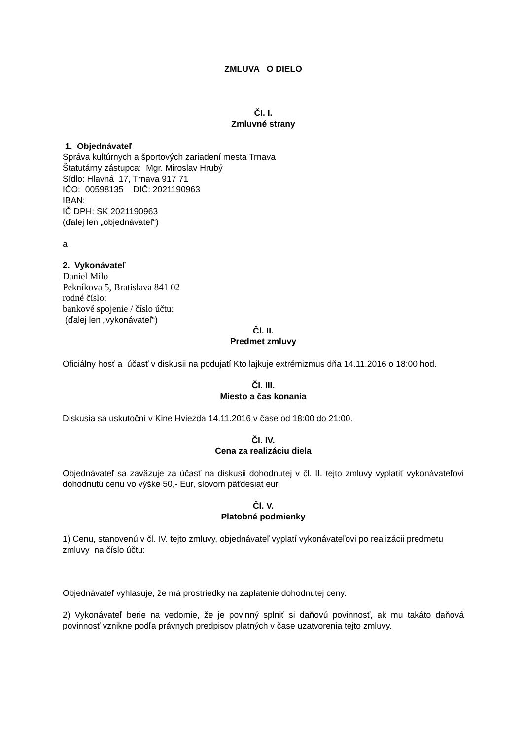ZMLUVA O DIELO
Čl. I.
Zmluvné strany
1. Objednávateľ
Správa kultúrnych a športových zariadení mesta Trnava
Štatutárny zástupca: Mgr. Miroslav Hrubý
Sídlo: Hlavná 17, Trnava 917 71
IČO: 00598135 DIČ: 2021190963
IBAN:
IČ DPH: SK 2021190963
(ďalej len „objednávateľ“)
a
2. Vykonávateľ
Daniel Milo
Pekníkova 5, Bratislava 841 02
rodné číslo:
bankové spojenie / číslo účtu:
(ďalej len „vykonávateľ“)
Čl. II.
Predmet zmluvy
Oficiálny hosť a účasť v diskusii na podujatí Kto lajkuje extrémizmus dňa 14.11.2016 o 18:00 hod.
Čl. III.
Miesto a čas konania
Diskusia sa uskutoční v Kine Hviezda 14.11.2016 v čase od 18:00 do 21:00.
Čl. IV.
Cena za realizáciu diela
Objednávateľ sa zaväzuje za účasť na diskusii dohodnutej v čl. II. tejto zmluvy vyplatiť vykonávateľovi dohodnutú cenu vo výške 50,- Eur, slovom päťdesiat eur.
Čl. V.
Platobné podmienky
1) Cenu, stanovenú v čl. IV. tejto zmluvy, objednávateľ vyplatí vykonávateľovi po realizácii predmetu zmluvy na číslo účtu:
Objednávateľ vyhlasuje, že má prostriedky na zaplatenie dohodnutej ceny.
2) Vykonávateľ berie na vedomie, že je povinný splniť si daňovú povinnosť, ak mu takáto daňová povinnosť vznikne podľa právnych predpisov platných v čase uzatvorenia tejto zmluvy.